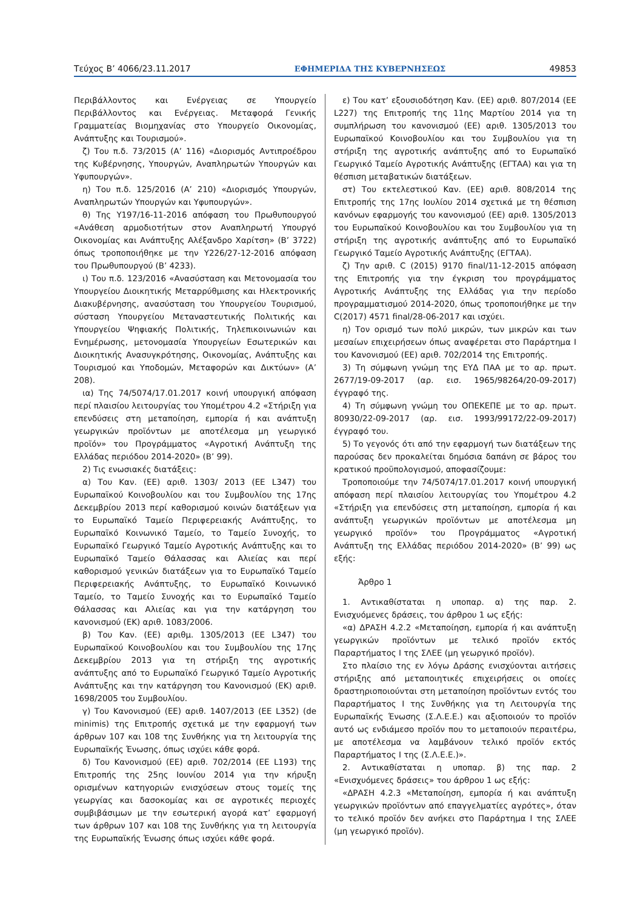Τεύχος Β’ 4066/23.11.2017 ΕΦΗΜΕΡΙΔΑ ΤΗΣ ΚΥΒΕΡΝΗΣΕΩΣ 49853
Περιβάλλοντος και Ενέργειας σε Υπουργείο Περιβάλλοντος και Ενέργειας. Μεταφορά Γενικής Γραμματείας Βιομηχανίας στο Υπουργείο Οικονομίας, Ανάπτυξης και Τουρισμού».
ζ) Του π.δ. 73/2015 (Α’ 116) «Διορισμός Αντιπροέδρου της Κυβέρνησης, Υπουργών, Αναπληρωτών Υπουργών και Υφυπουργών».
η) Του π.δ. 125/2016 (Α’ 210) «Διορισμός Υπουργών, Αναπληρωτών Υπουργών και Υφυπουργών».
θ) Της Υ197/16-11-2016 απόφαση του Πρωθυπουργού «Ανάθεση αρμοδιοτήτων στον Αναπληρωτή Υπουργό Οικονομίας και Ανάπτυξης Αλέξανδρο Χαρίτση» (Β’ 3722) όπως τροποποιήθηκε με την Υ226/27-12-2016 απόφαση του Πρωθυπουργού (Β’ 4233).
ι) Του π.δ. 123/2016 «Ανασύσταση και Μετονομασία του Υπουργείου Διοικητικής Μεταρρύθμισης και Ηλεκτρονικής Διακυβέρνησης, ανασύσταση του Υπουργείου Τουρισμού, σύσταση Υπουργείου Μεταναστευτικής Πολιτικής και Υπουργείου Ψηφιακής Πολιτικής, Τηλεπικοινωνιών και Ενημέρωσης, μετονομασία Υπουργείων Εσωτερικών και Διοικητικής Ανασυγκρότησης, Οικονομίας, Ανάπτυξης και Τουρισμού και Υποδομών, Μεταφορών και Δικτύων» (Α’ 208).
ια) Της 74/5074/17.01.2017 κοινή υπουργική απόφαση περί πλαισίου λειτουργίας του Υπομέτρου 4.2 «Στήριξη για επενδύσεις στη μεταποίηση, εμπορία ή και ανάπτυξη γεωργικών προϊόντων με αποτέλεσμα μη γεωργικό προϊόν» του Προγράμματος «Αγροτική Ανάπτυξη της Ελλάδας περιόδου 2014-2020» (Β’ 99).
2) Τις ενωσιακές διατάξεις:
α) Του Καν. (ΕΕ) αριθ. 1303/ 2013 (ΕΕ L347) του Ευρωπαϊκού Κοινοβουλίου και του Συμβουλίου της 17ης Δεκεμβρίου 2013 περί καθορισμού κοινών διατάξεων για το Ευρωπαϊκό Ταμείο Περιφερειακής Ανάπτυξης, το Ευρωπαϊκό Κοινωνικό Ταμείο, το Ταμείο Συνοχής, το Ευρωπαϊκό Γεωργικό Ταμείο Αγροτικής Ανάπτυξης και το Ευρωπαϊκό Ταμείο Θάλασσας και Αλιείας και περί καθορισμού γενικών διατάξεων για το Ευρωπαϊκό Ταμείο Περιφερειακής Ανάπτυξης, το Ευρωπαϊκό Κοινωνικό Ταμείο, το Ταμείο Συνοχής και το Ευρωπαϊκό Ταμείο Θάλασσας και Αλιείας και για την κατάργηση του κανονισμού (ΕΚ) αριθ. 1083/2006.
β) Του Καν. (ΕΕ) αριθμ. 1305/2013 (ΕΕ L347) του Ευρωπαϊκού Κοινοβουλίου και του Συμβουλίου της 17ης Δεκεμβρίου 2013 για τη στήριξη της αγροτικής ανάπτυξης από το Ευρωπαϊκό Γεωργικό Ταμείο Αγροτικής Ανάπτυξης και την κατάργηση του Κανονισμού (ΕΚ) αριθ. 1698/2005 του Συμβουλίου.
γ) Του Κανονισμού (ΕΕ) αριθ. 1407/2013 (ΕΕ L352) (de minimis) της Επιτροπής σχετικά με την εφαρμογή των άρθρων 107 και 108 της Συνθήκης για τη λειτουργία της Ευρωπαϊκής Ένωσης, όπως ισχύει κάθε φορά.
δ) Του Κανονισμού (ΕΕ) αριθ. 702/2014 (ΕΕ L193) της Επιτροπής της 25ης Ιουνίου 2014 για την κήρυξη ορισμένων κατηγοριών ενισχύσεων στους τομείς της γεωργίας και δασοκομίας και σε αγροτικές περιοχές συμβιβάσιμων με την εσωτερική αγορά κατ’ εφαρμογή των άρθρων 107 και 108 της Συνθήκης για τη λειτουργία της Ευρωπαϊκής Ένωσης όπως ισχύει κάθε φορά.
ε) Του κατ’ εξουσιοδότηση Καν. (ΕΕ) αριθ. 807/2014 (ΕΕ L227) της Επιτροπής της 11ης Μαρτίου 2014 για τη συμπλήρωση του κανονισμού (ΕΕ) αριθ. 1305/2013 του Ευρωπαϊκού Κοινοβουλίου και του Συμβουλίου για τη στήριξη της αγροτικής ανάπτυξης από το Ευρωπαϊκό Γεωργικό Ταμείο Αγροτικής Ανάπτυξης (ΕΓΤΑΑ) και για τη θέσπιση μεταβατικών διατάξεων.
στ) Του εκτελεστικού Καν. (ΕΕ) αριθ. 808/2014 της Επιτροπής της 17ης Ιουλίου 2014 σχετικά με τη θέσπιση κανόνων εφαρμογής του κανονισμού (ΕΕ) αριθ. 1305/2013 του Ευρωπαϊκού Κοινοβουλίου και του Συμβουλίου για τη στήριξη της αγροτικής ανάπτυξης από το Ευρωπαϊκό Γεωργικό Ταμείο Αγροτικής Ανάπτυξης (ΕΓΤΑΑ).
ζ) Την αριθ. C (2015) 9170 final/11-12-2015 απόφαση της Επιτροπής για την έγκριση του προγράμματος Αγροτικής Ανάπτυξης της Ελλάδας για την περίοδο προγραμματισμού 2014-2020, όπως τροποποιήθηκε με την C(2017) 4571 final/28-06-2017 και ισχύει.
η) Τον ορισμό των πολύ μικρών, των μικρών και των μεσαίων επιχειρήσεων όπως αναφέρεται στο Παράρτημα Ι του Κανονισμού (ΕΕ) αριθ. 702/2014 της Επιτροπής.
3) Τη σύμφωνη γνώμη της ΕΥΔ ΠΑΑ με το αρ. πρωτ. 2677/19-09-2017 (αρ. εισ. 1965/98264/20-09-2017) έγγραφό της.
4) Τη σύμφωνη γνώμη του ΟΠΕΚΕΠΕ με το αρ. πρωτ. 80930/22-09-2017 (αρ. εισ. 1993/99172/22-09-2017) έγγραφό του.
5) Το γεγονός ότι από την εφαρμογή των διατάξεων της παρούσας δεν προκαλείται δημόσια δαπάνη σε βάρος του κρατικού προϋπολογισμού, αποφασίζουμε:
Τροποποιούμε την 74/5074/17.01.2017 κοινή υπουργική απόφαση περί πλαισίου λειτουργίας του Υπομέτρου 4.2 «Στήριξη για επενδύσεις στη μεταποίηση, εμπορία ή και ανάπτυξη γεωργικών προϊόντων με αποτέλεσμα μη γεωργικό προϊόν» του Προγράμματος «Αγροτική Ανάπτυξη της Ελλάδας περιόδου 2014-2020» (Β’ 99) ως εξής:
Άρθρο 1
1. Αντικαθίσταται η υποπαρ. α) της παρ. 2. Ενισχυόμενες δράσεις, του άρθρου 1 ως εξής:
«α) ΔΡΑΣΗ 4.2.2 «Μεταποίηση, εμπορία ή και ανάπτυξη γεωργικών προϊόντων με τελικό προϊόν εκτός Παραρτήματος Ι της ΣΛΕΕ (μη γεωργικό προϊόν).
Στο πλαίσιο της εν λόγω Δράσης ενισχύονται αιτήσεις στήριξης από μεταποιητικές επιχειρήσεις οι οποίες δραστηριοποιούνται στη μεταποίηση προϊόντων εντός του Παραρτήματος Ι της Συνθήκης για τη Λειτουργία της Ευρωπαϊκής Ένωσης (Σ.Λ.Ε.Ε.) και αξιοποιούν το προϊόν αυτό ως ενδιάμεσο προϊόν που το μεταποιούν περαιτέρω, με αποτέλεσμα να λαμβάνουν τελικό προϊόν εκτός Παραρτήματος Ι της (Σ.Λ.Ε.Ε.)».
2. Αντικαθίσταται η υποπαρ. β) της παρ. 2 «Ενισχυόμενες δράσεις» του άρθρου 1 ως εξής:
«ΔΡΑΣΗ 4.2.3 «Μεταποίηση, εμπορία ή και ανάπτυξη γεωργικών προϊόντων από επαγγελματίες αγρότες», όταν το τελικό προϊόν δεν ανήκει στο Παράρτημα Ι της ΣΛΕΕ (μη γεωργικό προϊόν).